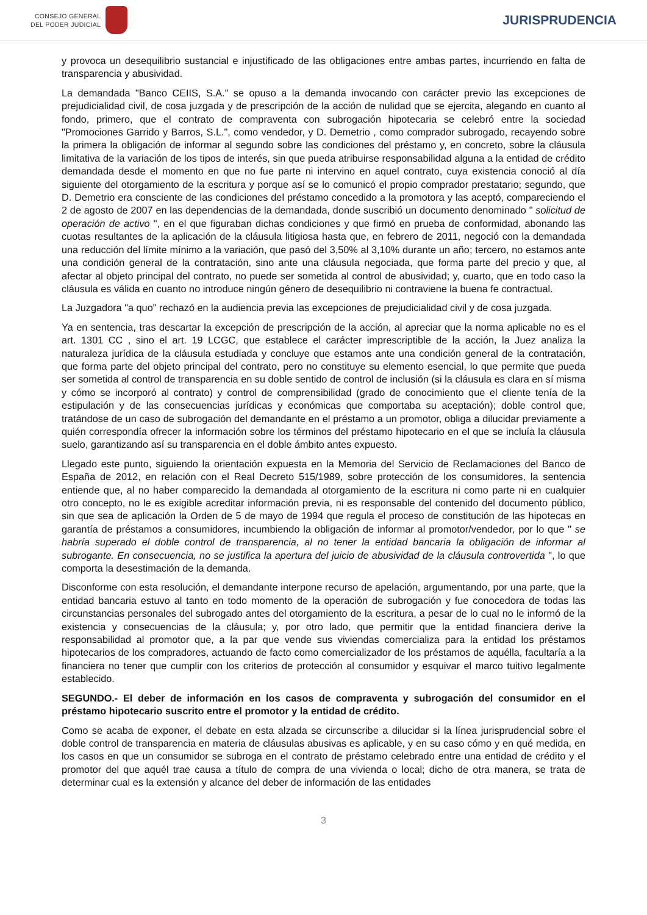CONSEJO GENERAL
DEL PODER JUDICIAL
JURISPRUDENCIA
y provoca un desequilibrio sustancial e injustificado de las obligaciones entre ambas partes, incurriendo en falta de transparencia y abusividad.
La demandada "Banco CEIIS, S.A." se opuso a la demanda invocando con carácter previo las excepciones de prejudicialidad civil, de cosa juzgada y de prescripción de la acción de nulidad que se ejercita, alegando en cuanto al fondo, primero, que el contrato de compraventa con subrogación hipotecaria se celebró entre la sociedad "Promociones Garrido y Barros, S.L.", como vendedor, y D. Demetrio , como comprador subrogado, recayendo sobre la primera la obligación de informar al segundo sobre las condiciones del préstamo y, en concreto, sobre la cláusula limitativa de la variación de los tipos de interés, sin que pueda atribuirse responsabilidad alguna a la entidad de crédito demandada desde el momento en que no fue parte ni intervino en aquel contrato, cuya existencia conoció al día siguiente del otorgamiento de la escritura y porque así se lo comunicó el propio comprador prestatario; segundo, que D. Demetrio era consciente de las condiciones del préstamo concedido a la promotora y las aceptó, compareciendo el 2 de agosto de 2007 en las dependencias de la demandada, donde suscribió un documento denominado " solicitud de operación de activo ", en el que figuraban dichas condiciones y que firmó en prueba de conformidad, abonando las cuotas resultantes de la aplicación de la cláusula litigiosa hasta que, en febrero de 2011, negoció con la demandada una reducción del límite mínimo a la variación, que pasó del 3,50% al 3,10% durante un año; tercero, no estamos ante una condición general de la contratación, sino ante una cláusula negociada, que forma parte del precio y que, al afectar al objeto principal del contrato, no puede ser sometida al control de abusividad; y, cuarto, que en todo caso la cláusula es válida en cuanto no introduce ningún género de desequilibrio ni contraviene la buena fe contractual.
La Juzgadora "a quo" rechazó en la audiencia previa las excepciones de prejudicialidad civil y de cosa juzgada.
Ya en sentencia, tras descartar la excepción de prescripción de la acción, al apreciar que la norma aplicable no es el art. 1301 CC , sino el art. 19 LCGC, que establece el carácter imprescriptible de la acción, la Juez analiza la naturaleza jurídica de la cláusula estudiada y concluye que estamos ante una condición general de la contratación, que forma parte del objeto principal del contrato, pero no constituye su elemento esencial, lo que permite que pueda ser sometida al control de transparencia en su doble sentido de control de inclusión (si la cláusula es clara en sí misma y cómo se incorporó al contrato) y control de comprensibilidad (grado de conocimiento que el cliente tenía de la estipulación y de las consecuencias jurídicas y económicas que comportaba su aceptación); doble control que, tratándose de un caso de subrogación del demandante en el préstamo a un promotor, obliga a dilucidar previamente a quién correspondía ofrecer la información sobre los términos del préstamo hipotecario en el que se incluía la cláusula suelo, garantizando así su transparencia en el doble ámbito antes expuesto.
Llegado este punto, siguiendo la orientación expuesta en la Memoria del Servicio de Reclamaciones del Banco de España de 2012, en relación con el Real Decreto 515/1989, sobre protección de los consumidores, la sentencia entiende que, al no haber comparecido la demandada al otorgamiento de la escritura ni como parte ni en cualquier otro concepto, no le es exigible acreditar información previa, ni es responsable del contenido del documento público, sin que sea de aplicación la Orden de 5 de mayo de 1994 que regula el proceso de constitución de las hipotecas en garantía de préstamos a consumidores, incumbiendo la obligación de informar al promotor/vendedor, por lo que " se habría superado el doble control de transparencia, al no tener la entidad bancaria la obligación de informar al subrogante. En consecuencia, no se justifica la apertura del juicio de abusividad de la cláusula controvertida ", lo que comporta la desestimación de la demanda.
Disconforme con esta resolución, el demandante interpone recurso de apelación, argumentando, por una parte, que la entidad bancaria estuvo al tanto en todo momento de la operación de subrogación y fue conocedora de todas las circunstancias personales del subrogado antes del otorgamiento de la escritura, a pesar de lo cual no le informó de la existencia y consecuencias de la cláusula; y, por otro lado, que permitir que la entidad financiera derive la responsabilidad al promotor que, a la par que vende sus viviendas comercializa para la entidad los préstamos hipotecarios de los compradores, actuando de facto como comercializador de los préstamos de aquélla, facultaría a la financiera no tener que cumplir con los criterios de protección al consumidor y esquivar el marco tuitivo legalmente establecido.
SEGUNDO.- El deber de información en los casos de compraventa y subrogación del consumidor en el préstamo hipotecario suscrito entre el promotor y la entidad de crédito.
Como se acaba de exponer, el debate en esta alzada se circunscribe a dilucidar si la línea jurisprudencial sobre el doble control de transparencia en materia de cláusulas abusivas es aplicable, y en su caso cómo y en qué medida, en los casos en que un consumidor se subroga en el contrato de préstamo celebrado entre una entidad de crédito y el promotor del que aquél trae causa a título de compra de una vivienda o local; dicho de otra manera, se trata de determinar cual es la extensión y alcance del deber de información de las entidades
3